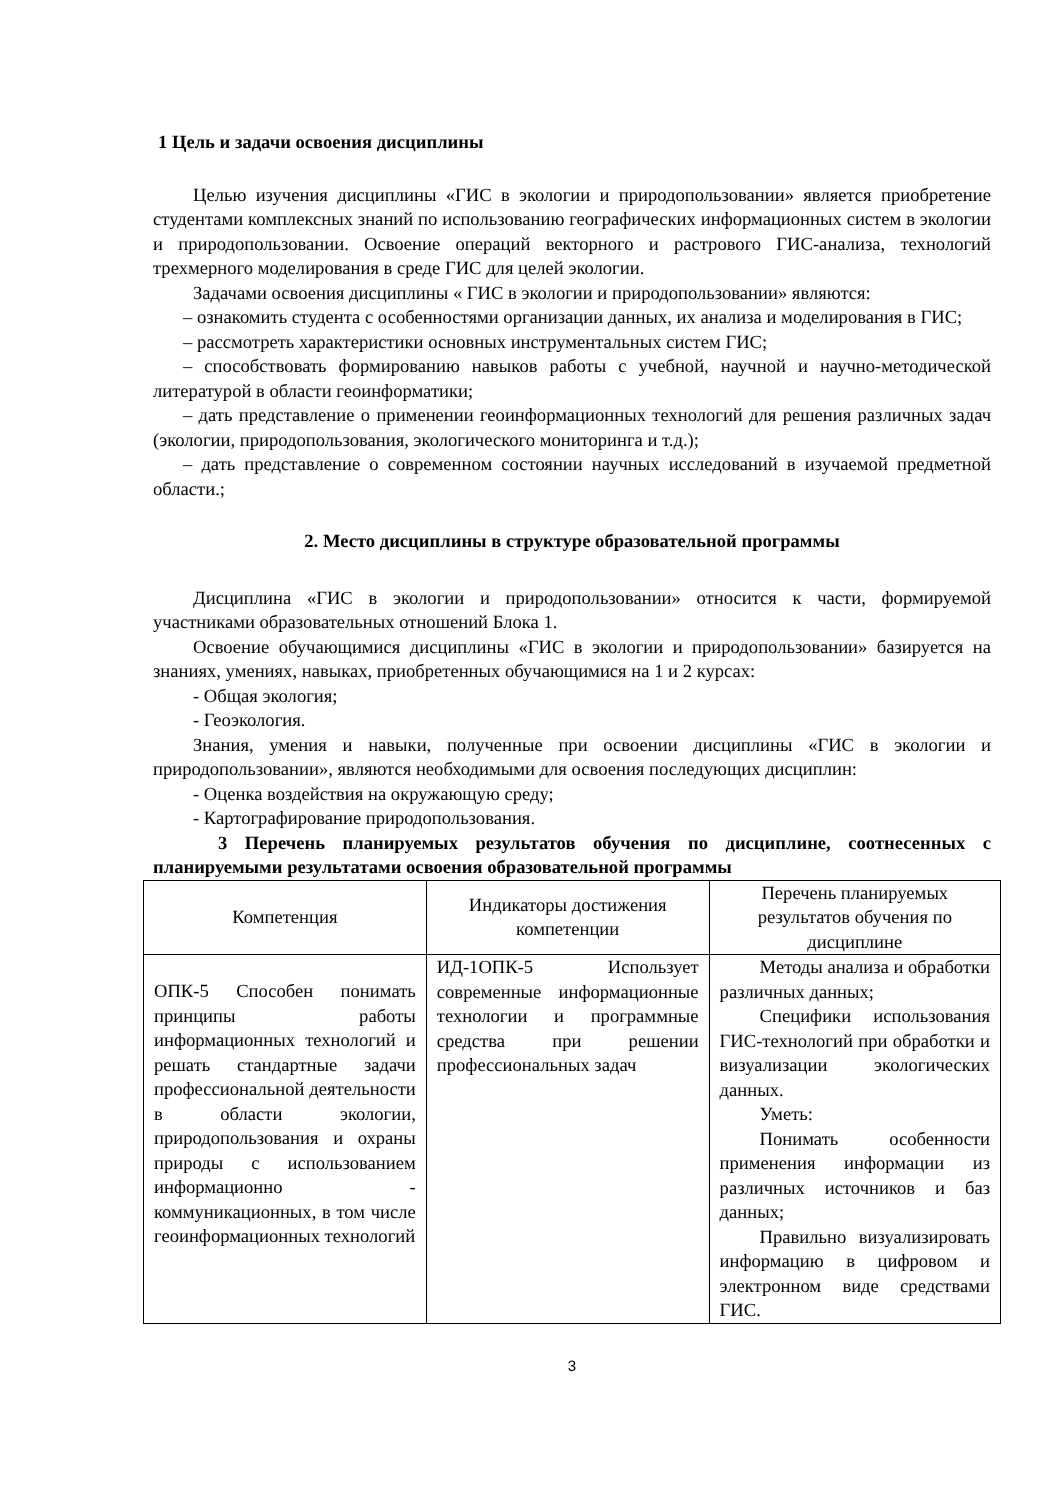1 Цель и задачи освоения дисциплины
Целью изучения дисциплины «ГИС в экологии и природопользовании» является приобретение студентами комплексных знаний по использованию географических информационных систем в экологии и природопользовании. Освоение операций векторного и растрового ГИС-анализа, технологий трехмерного моделирования в среде ГИС для целей экологии.
Задачами освоения дисциплины « ГИС в экологии и природопользовании» являются:
– ознакомить студента с особенностями организации данных, их анализа и моделирования в ГИС;
– рассмотреть характеристики основных инструментальных систем ГИС;
– способствовать формированию навыков работы с учебной, научной и научно-методической литературой в области геоинформатики;
– дать представление о применении геоинформационных технологий для решения различных задач (экологии, природопользования, экологического мониторинга и т.д.);
– дать представление о современном состоянии научных исследований в изучаемой предметной области.;
2. Место дисциплины в структуре образовательной программы
Дисциплина «ГИС в экологии и природопользовании» относится к части, формируемой участниками образовательных отношений Блока 1.
Освоение обучающимися дисциплины «ГИС в экологии и природопользовании» базируется на знаниях, умениях, навыках, приобретенных обучающимися на 1 и 2 курсах:
- Общая экология;
- Геоэкология.
Знания, умения и навыки, полученные при освоении дисциплины «ГИС в экологии и природопользовании», являются необходимыми для освоения последующих дисциплин:
- Оценка воздействия на окружающую среду;
- Картографирование природопользования.
3 Перечень планируемых результатов обучения по дисциплине, соотнесенных с планируемыми результатами освоения образовательной программы
| Компетенция | Индикаторы достижения компетенции | Перечень планируемых результатов обучения по дисциплине |
| --- | --- | --- |
| ОПК-5 Способен понимать принципы работы информационных технологий и решать стандартные задачи профессиональной деятельности в области экологии, природопользования и охраны природы с использованием информационно - коммуникационных, в том числе геоинформационных технологий | ИД-1ОПК-5 Использует современные информационные технологии и программные средства при решении профессиональных задач | Методы анализа и обработки различных данных; Специфики использования ГИС-технологий при обработки и визуализации экологических данных. Уметь: Понимать особенности применения информации из различных источников и баз данных; Правильно визуализировать информацию в цифровом и электронном виде средствами ГИС. |
3